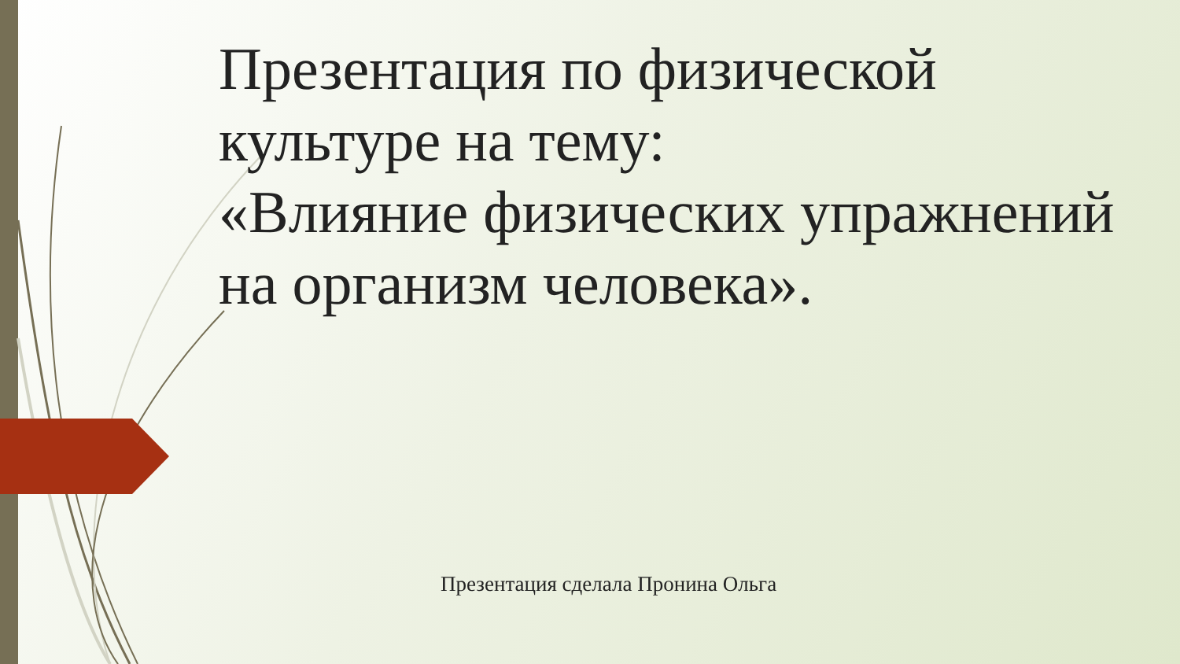Презентация по физической культуре на тему:
«Влияние физических упражнений на организм человека».
Презентация сделала Пронина Ольга